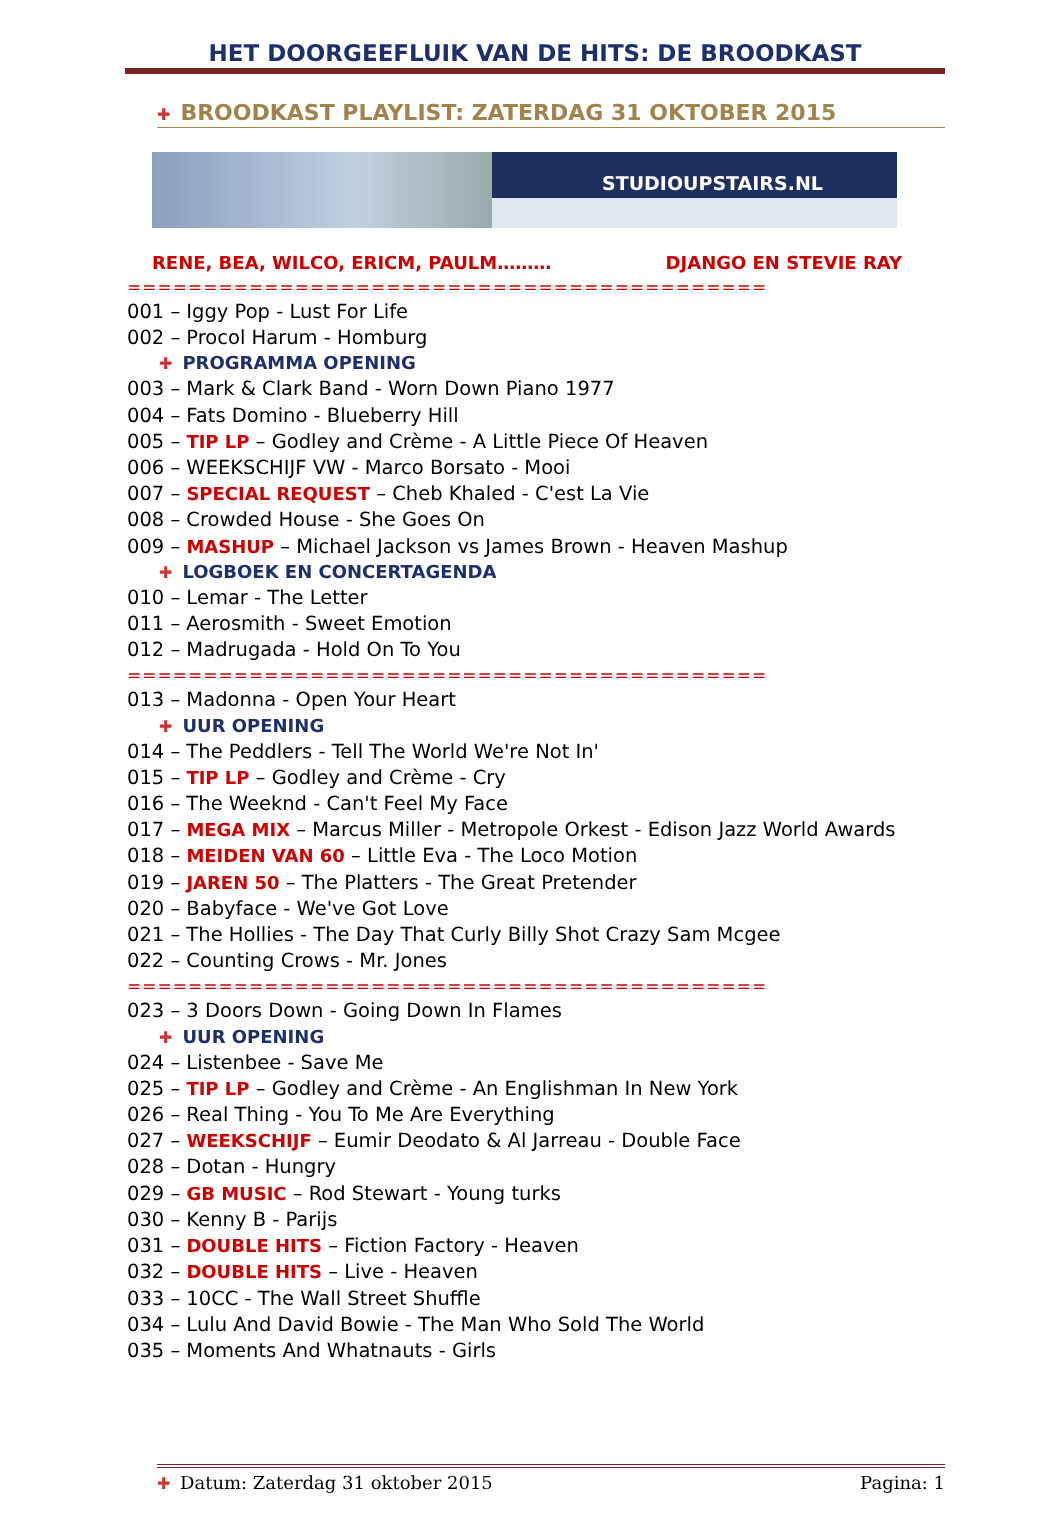HET DOORGEEFLUIK VAN DE HITS: DE BROODKAST
✚ BROODKAST PLAYLIST: ZATERDAG 31 OKTOBER 2015
STUDIOUPSTAIRS.NL
RENE, BEA, WILCO, ERICM, PAULM……… DJANGO EN STEVIE RAY
==========================================
001 – Iggy Pop - Lust For Life
002 – Procol Harum - Homburg
✚ PROGRAMMA OPENING
003 – Mark & Clark Band - Worn Down Piano 1977
004 – Fats Domino - Blueberry Hill
005 – TIP LP – Godley and Crème - A Little Piece Of Heaven
006 – WEEKSCHIJF VW - Marco Borsato - Mooi
007 – SPECIAL REQUEST – Cheb Khaled - C'est La Vie
008 – Crowded House - She Goes On
009 – MASHUP – Michael Jackson vs James Brown - Heaven Mashup
✚ LOGBOEK EN CONCERTAGENDA
010 – Lemar - The Letter
011 – Aerosmith - Sweet Emotion
012 – Madrugada - Hold On To You
==========================================
013 – Madonna - Open Your Heart
✚ UUR OPENING
014 – The Peddlers - Tell The World We're Not In'
015 – TIP LP – Godley and Crème - Cry
016 – The Weeknd - Can't Feel My Face
017 – MEGA MIX – Marcus Miller - Metropole Orkest - Edison Jazz World Awards
018 – MEIDEN VAN 60 – Little Eva - The Loco Motion
019 – JAREN 50 – The Platters - The Great Pretender
020 – Babyface - We've Got Love
021 – The Hollies - The Day That Curly Billy Shot Crazy Sam Mcgee
022 – Counting Crows - Mr. Jones
==========================================
023 – 3 Doors Down - Going Down In Flames
✚ UUR OPENING
024 – Listenbee - Save Me
025 – TIP LP – Godley and Crème - An Englishman In New York
026 – Real Thing - You To Me Are Everything
027 – WEEKSCHIJF – Eumir Deodato & Al Jarreau - Double Face
028 – Dotan - Hungry
029 – GB MUSIC – Rod Stewart - Young turks
030 – Kenny B - Parijs
031 – DOUBLE HITS – Fiction Factory - Heaven
032 – DOUBLE HITS – Live - Heaven
033 – 10CC - The Wall Street Shuffle
034 – Lulu And David Bowie - The Man Who Sold The World
035 – Moments And Whatnauts - Girls
✚ Datum: Zaterdag 31 oktober 2015 Pagina: 1